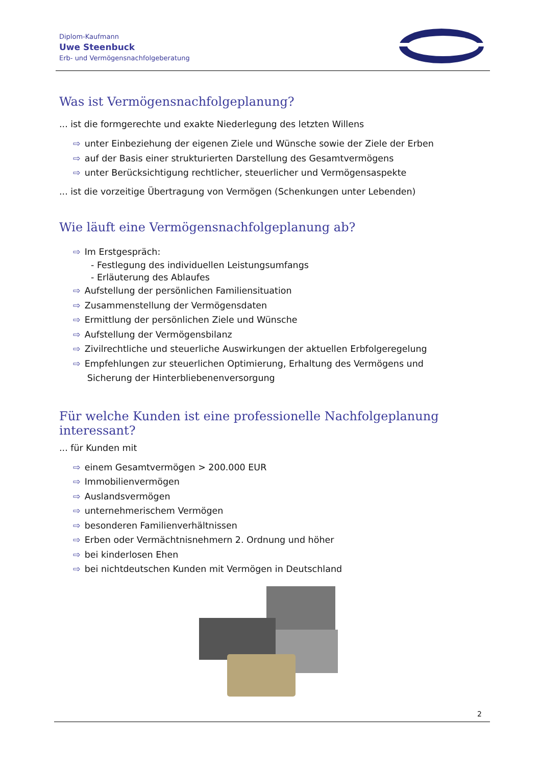Diplom-Kaufmann
Uwe Steenbuck
Erb- und Vermögensnachfolgeberatung
Was ist Vermögensnachfolgeplanung?
... ist die formgerechte und exakte Niederlegung des letzten Willens
⇨ unter Einbeziehung der eigenen Ziele und Wünsche sowie der Ziele der Erben
⇨ auf der Basis einer strukturierten Darstellung des Gesamtvermögens
⇨ unter Berücksichtigung rechtlicher, steuerlicher und Vermögensaspekte
... ist die vorzeitige Übertragung von Vermögen (Schenkungen unter Lebenden)
Wie läuft eine Vermögensnachfolgeplanung ab?
⇨ Im Erstgespräch:
- Festlegung des individuellen Leistungsumfangs
- Erläuterung des Ablaufes
⇨ Aufstellung der persönlichen Familiensituation
⇨ Zusammenstellung der Vermögensdaten
⇨ Ermittlung der persönlichen Ziele und Wünsche
⇨ Aufstellung der Vermögensbilanz
⇨ Zivilrechtliche und steuerliche Auswirkungen der aktuellen Erbfolgeregelung
⇨ Empfehlungen zur steuerlichen Optimierung, Erhaltung des Vermögens und
Sicherung der Hinterbliebenenversorgung
Für welche Kunden ist eine professionelle Nachfolgeplanung interessant?
... für Kunden mit
⇨ einem Gesamtvermögen > 200.000 EUR
⇨ Immobilienvermögen
⇨ Auslandsvermögen
⇨ unternehmerischem Vermögen
⇨ besonderen Familienverhältnissen
⇨ Erben oder Vermächtnisnehmern 2. Ordnung und höher
⇨ bei kinderlosen Ehen
⇨ bei nichtdeutschen Kunden mit Vermögen in Deutschland
2